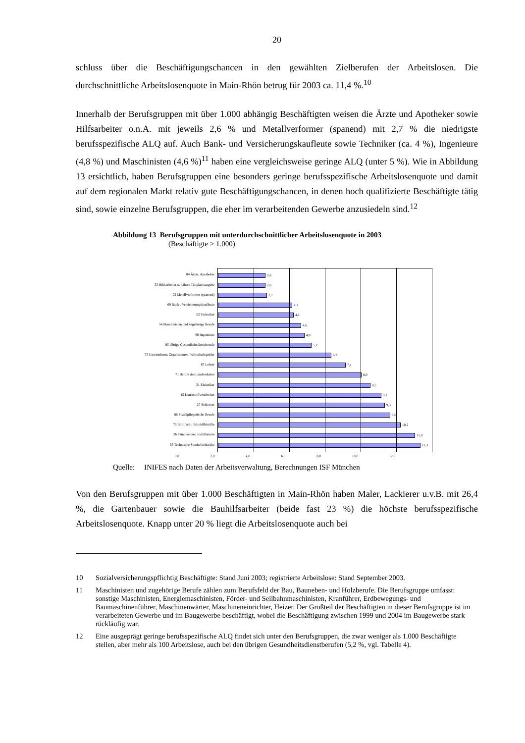20
schluss über die Beschäftigungschancen in den gewählten Zielberufen der Arbeitslosen. Die durchschnittliche Arbeitslosenquote in Main-Rhön betrug für 2003 ca. 11,4 %.<sup>10</sup>
Innerhalb der Berufsgruppen mit über 1.000 abhängig Beschäftigten weisen die Ärzte und Apotheker sowie Hilfsarbeiter o.n.A. mit jeweils 2,6 % und Metallverformer (spanend) mit 2,7 % die niedrigste berufsspezifische ALQ auf. Auch Bank- und Versicherungskaufleute sowie Techniker (ca. 4 %), Ingenieure (4,8 %) und Maschinisten (4,6 %)<sup>11</sup> haben eine vergleichsweise geringe ALQ (unter 5 %). Wie in Abbildung 13 ersichtlich, haben Berufsgruppen eine besonders geringe berufsspezifische Arbeitslosenquote und damit auf dem regionalen Markt relativ gute Beschäftigungschancen, in denen hoch qualifizierte Beschäftigte tätig sind, sowie einzelne Berufsgruppen, die eher im verarbeitenden Gewerbe anzusiedeln sind.<sup>12</sup>
Abbildung 13 Berufsgruppen mit unterdurchschnittlicher Arbeitslosenquote in 2003
(Beschäftigte > 1.000)
84 Ärzte, Apotheker
53 Hilfsarbeiter o. nähere Tätigkeitsangabe
22 Metallverformer (spanend)
69 Bank-, Versicherungskaufleute
62 Techniker
54 Maschinisten und zugehörige Berufe
60 Ingenieure
85 Übrige Gesundheitsdienstberufe
75 Unternehmer, Organisatoren, Wirtschaftsprüfer
87 Lehrer
71 Berufe des Landverkehrs
31 Elektriker
15 Kunststoffverarbeiter
27 Schlosser
86 Sozialpflegerische Berufe
78 Bürofach-, Bürohilfskräfte
26 Feinblechner, Installateure
63 Technische Sonderfachkräfte
2,6
2,6
2,7
4,1
4,2
4,6
4,8
5,2
6,3
7,1
8,0
8,5
9,1
9,3
9,6
10,2
11,0
11,3
0,0 2,0 4,0 6,0 8,0 10,0 12,0
Quelle: INIFES nach Daten der Arbeitsverwaltung, Berechnungen ISF München
Von den Berufsgruppen mit über 1.000 Beschäftigten in Main-Rhön haben Maler, Lackierer u.v.B. mit 26,4 %, die Gartenbauer sowie die Bauhilfsarbeiter (beide fast 23 %) die höchste berufsspezifische Arbeitslosenquote. Knapp unter 20 % liegt die Arbeitslosenquote auch bei
10 Sozialversicherungspflichtig Beschäftigte: Stand Juni 2003; registrierte Arbeitslose: Stand September 2003.
11 Maschinisten und zugehörige Berufe zählen zum Berufsfeld der Bau, Bauneben- und Holzberufe. Die Berufsgruppe umfasst: sonstige Maschinisten, Energiemaschinisten, Förder- und Seilbahnmaschinisten, Kranführer, Erdbewegungs- und Baumaschinenführer, Maschinenwärter, Maschineneinrichter, Heizer. Der Großteil der Beschäftigten in dieser Berufsgruppe ist im verarbeiteten Gewerbe und im Baugewerbe beschäftigt, wobei die Beschäftigung zwischen 1999 und 2004 im Baugewerbe stark rückläufig war.
12 Eine ausgeprägt geringe berufsspezifische ALQ findet sich unter den Berufsgruppen, die zwar weniger als 1.000 Beschäftigte stellen, aber mehr als 100 Arbeitslose, auch bei den übrigen Gesundheitsdienstberufen (5,2 %, vgl. Tabelle 4).